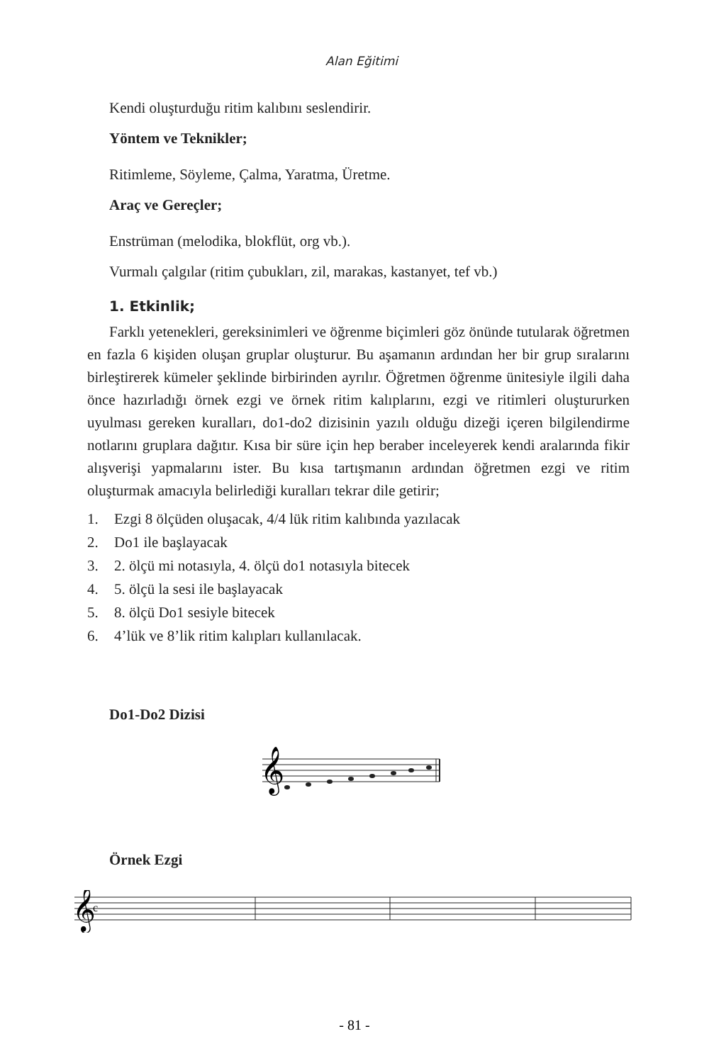Alan Eğitimi
Kendi oluşturduğu ritim kalıbını seslendirir.
Yöntem ve Teknikler;
Ritimleme, Söyleme, Çalma, Yaratma, Üretme.
Araç ve Gereçler;
Enstrüman (melodika, blokflüt, org vb.).
Vurmalı çalgılar (ritim çubukları, zil, marakas, kastanyet, tef vb.)
1. Etkinlik;
Farklı yetenekleri, gereksinimleri ve öğrenme biçimleri göz önünde tutularak öğretmen en fazla 6 kişiden oluşan gruplar oluşturur. Bu aşamanın ardından her bir grup sıralarını birleştirerek kümeler şeklinde birbirinden ayrılır. Öğretmen öğrenme ünitesiyle ilgili daha önce hazırladığı örnek ezgi ve örnek ritim kalıplarını, ezgi ve ritimleri oluştururken uyulması gereken kuralları, do1-do2 dizisinin yazılı olduğu dizeği içeren bilgilendirme notlarını gruplara dağıtır. Kısa bir süre için hep beraber inceleyerek kendi aralarında fikir alışverişi yapmalarını ister. Bu kısa tartışmanın ardından öğretmen ezgi ve ritim oluşturmak amacıyla belirlediği kuralları tekrar dile getirir;
1. Ezgi 8 ölçüden oluşacak, 4/4 lük ritim kalıbında yazılacak
2. Do1 ile başlayacak
3. 2. ölçü mi notasıyla, 4. ölçü do1 notasıyla bitecek
4. 5. ölçü la sesi ile başlayacak
5. 8. ölçü Do1 sesiyle bitecek
6. 4’lük ve 8’lik ritim kalıpları kullanılacak.
Do1-Do2 Dizisi
𝄞
Örnek Ezgi
𝄞
c
- 81 -